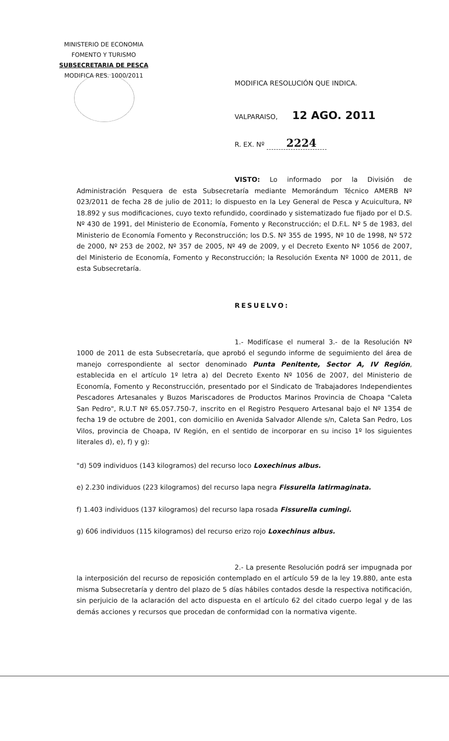MINISTERIO DE ECONOMIA
FOMENTO Y TURISMO
SUBSECRETARIA DE PESCA
MODIFICA RES. 1000/2011
MODIFICA RESOLUCIÓN QUE INDICA.
VALPARAISO, 12 AGO. 2011
R. EX. Nº 2224
VISTO: Lo informado por la División de Administración Pesquera de esta Subsecretaría mediante Memorándum Técnico AMERB Nº 023/2011 de fecha 28 de julio de 2011; lo dispuesto en la Ley General de Pesca y Acuicultura, Nº 18.892 y sus modificaciones, cuyo texto refundido, coordinado y sistematizado fue fijado por el D.S. Nº 430 de 1991, del Ministerio de Economía, Fomento y Reconstrucción; el D.F.L. Nº 5 de 1983, del Ministerio de Economía Fomento y Reconstrucción; los D.S. Nº 355 de 1995, Nº 10 de 1998, Nº 572 de 2000, Nº 253 de 2002, Nº 357 de 2005, Nº 49 de 2009, y el Decreto Exento Nº 1056 de 2007, del Ministerio de Economía, Fomento y Reconstrucción; la Resolución Exenta Nº 1000 de 2011, de esta Subsecretaría.
RESUELVO:
1.- Modifícase el numeral 3.- de la Resolución Nº 1000 de 2011 de esta Subsecretaría, que aprobó el segundo informe de seguimiento del área de manejo correspondiente al sector denominado Punta Penitente, Sector A, IV Región, establecida en el artículo 1º letra a) del Decreto Exento Nº 1056 de 2007, del Ministerio de Economía, Fomento y Reconstrucción, presentado por el Sindicato de Trabajadores Independientes Pescadores Artesanales y Buzos Mariscadores de Productos Marinos Provincia de Choapa "Caleta San Pedro", R.U.T Nº 65.057.750-7, inscrito en el Registro Pesquero Artesanal bajo el Nº 1354 de fecha 19 de octubre de 2001, con domicilio en Avenida Salvador Allende s/n, Caleta San Pedro, Los Vilos, provincia de Choapa, IV Región, en el sentido de incorporar en su inciso 1º los siguientes literales d), e), f) y g):
"d) 509 individuos (143 kilogramos) del recurso loco Loxechinus albus.
e) 2.230 individuos (223 kilogramos) del recurso lapa negra Fissurella latirmaginata.
f) 1.403 individuos (137 kilogramos) del recurso lapa rosada Fissurella cumingi.
g) 606 individuos (115 kilogramos) del recurso erizo rojo Loxechinus albus.
2.- La presente Resolución podrá ser impugnada por la interposición del recurso de reposición contemplado en el artículo 59 de la ley 19.880, ante esta misma Subsecretaría y dentro del plazo de 5 días hábiles contados desde la respectiva notificación, sin perjuicio de la aclaración del acto dispuesta en el artículo 62 del citado cuerpo legal y de las demás acciones y recursos que procedan de conformidad con la normativa vigente.